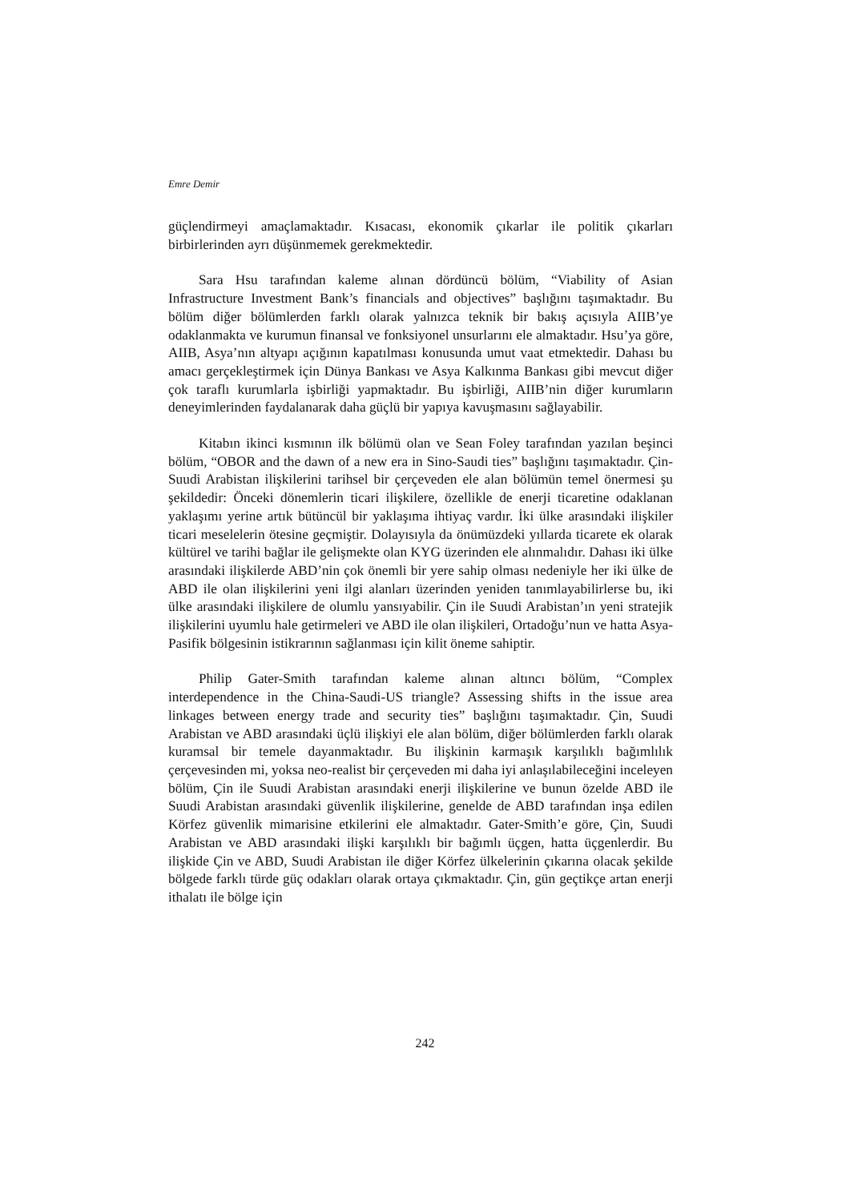Emre Demir
güçlendirmeyi amaçlamaktadır. Kısacası, ekonomik çıkarlar ile politik çıkarları birbirlerinden ayrı düşünmemek gerekmektedir.
Sara Hsu tarafından kaleme alınan dördüncü bölüm, “Viability of Asian Infrastructure Investment Bank’s financials and objectives” başlığını taşımaktadır. Bu bölüm diğer bölümlerden farklı olarak yalnızca teknik bir bakış açısıyla AIIB’ye odaklanmakta ve kurumun finansal ve fonksiyonel unsurlarını ele almaktadır. Hsu’ya göre, AIIB, Asya’nın altyapı açığının kapatılması konusunda umut vaat etmektedir. Dahası bu amacı gerçekleştirmek için Dünya Bankası ve Asya Kalkınma Bankası gibi mevcut diğer çok taraflı kurumlarla işbirliği yapmaktadır. Bu işbirliği, AIIB’nin diğer kurumların deneyimlerinden faydalanarak daha güçlü bir yapıya kavuşmasını sağlayabilir.
Kitabın ikinci kısmının ilk bölümü olan ve Sean Foley tarafından yazılan beşinci bölüm, “OBOR and the dawn of a new era in Sino-Saudi ties” başlığını taşımaktadır. Çin-Suudi Arabistan ilişkilerini tarihsel bir çerçeveden ele alan bölümün temel önermesi şu şekildedir: Önceki dönemlerin ticari ilişkilere, özellikle de enerji ticaretine odaklanan yaklaşımı yerine artık bütüncül bir yaklaşıma ihtiyaç vardır. İki ülke arasındaki ilişkiler ticari meselelerin ötesine geçmiştir. Dolayısıyla da önümüzdeki yıllarda ticarete ek olarak kültürel ve tarihi bağlar ile gelişmekte olan KYG üzerinden ele alınmalıdır. Dahası iki ülke arasındaki ilişkilerde ABD’nin çok önemli bir yere sahip olması nedeniyle her iki ülke de ABD ile olan ilişkilerini yeni ilgi alanları üzerinden yeniden tanımlayabilirlerse bu, iki ülke arasındaki ilişkilere de olumlu yansıyabilir. Çin ile Suudi Arabistan’ın yeni stratejik ilişkilerini uyumlu hale getirmeleri ve ABD ile olan ilişkileri, Ortadoğu’nun ve hatta Asya-Pasifik bölgesinin istikrarının sağlanması için kilit öneme sahiptir.
Philip Gater-Smith tarafından kaleme alınan altıncı bölüm, “Complex interdependence in the China-Saudi-US triangle? Assessing shifts in the issue area linkages between energy trade and security ties” başlığını taşımaktadır. Çin, Suudi Arabistan ve ABD arasındaki üçlü ilişkiyi ele alan bölüm, diğer bölümlerden farklı olarak kuramsal bir temele dayanmaktadır. Bu ilişkinin karmaşık karşılıklı bağımlılık çerçevesinden mi, yoksa neo-realist bir çerçeveden mi daha iyi anlaşılabileceğini inceleyen bölüm, Çin ile Suudi Arabistan arasındaki enerji ilişkilerine ve bunun özelde ABD ile Suudi Arabistan arasındaki güvenlik ilişkilerine, genelde de ABD tarafından inşa edilen Körfez güvenlik mimarisine etkilerini ele almaktadır. Gater-Smith’e göre, Çin, Suudi Arabistan ve ABD arasındaki ilişki karşılıklı bir bağımlı üçgen, hatta üçgenlerdir. Bu ilişkide Çin ve ABD, Suudi Arabistan ile diğer Körfez ülkelerinin çıkarına olacak şekilde bölgede farklı türde güç odakları olarak ortaya çıkmaktadır. Çin, gün geçtikçe artan enerji ithalatı ile bölge için
242